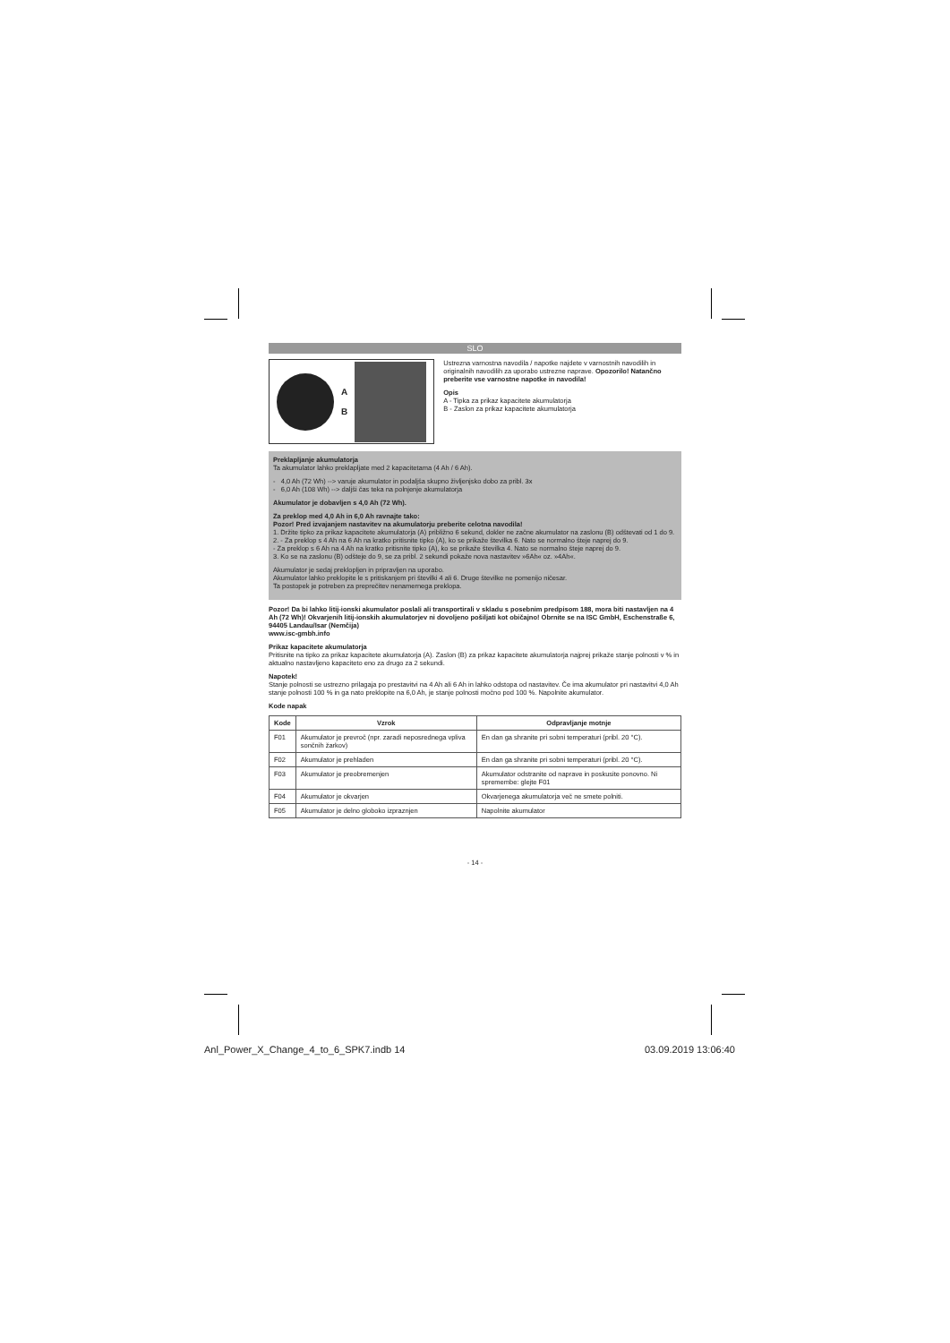SLO
A
B
Ustrezna varnostna navodila / napotke najdete v varnostnih navodilih in originalnih navodilih za uporabo ustrezne naprave. Opozorilo! Natančno preberite vse varnostne napotke in navodila!
Opis
A - Tipka za prikaz kapacitete akumulatorja
B - Zaslon za prikaz kapacitete akumulatorja
Preklapljanje akumulatorja
Ta akumulator lahko preklapljate med 2 kapacitetama (4 Ah / 6 Ah).
- 4,0 Ah (72 Wh) --> varuje akumulator in podaljša skupno življenjsko dobo za pribl. 3x
- 6,0 Ah (108 Wh) --> daljši čas teka na polnjenje akumulatorja
Akumulator je dobavljen s 4,0 Ah (72 Wh).
Za preklop med 4,0 Ah in 6,0 Ah ravnajte tako:
Pozor! Pred izvajanjem nastavitev na akumulatorju preberite celotna navodila!
1. Držite tipko za prikaz kapacitete akumulatorja (A) približno 6 sekund, dokler ne začne akumulator na zaslonu (B) odštevati od 1 do 9.
2. - Za preklop s 4 Ah na 6 Ah na kratko pritisnite tipko (A), ko se prikaže številka 6. Nato se normalno šteje naprej do 9.
- Za preklop s 6 Ah na 4 Ah na kratko pritisnite tipko (A), ko se prikaže številka 4. Nato se normalno šteje naprej do 9.
3. Ko se na zaslonu (B) odšteje do 9, se za pribl. 2 sekundi pokaže nova nastavitev »6Ah« oz. »4Ah«.
Akumulator je sedaj preklopljen in pripravljen na uporabo.
Akumulator lahko preklopite le s pritiskanjem pri številki 4 ali 6. Druge številke ne pomenijo ničesar.
Ta postopek je potreben za preprečitev nenamernega preklopa.
Pozor! Da bi lahko litij-ionski akumulator poslali ali transportirali v skladu s posebnim predpisom 188, mora biti nastavljen na 4 Ah (72 Wh)! Okvarjenih litij-ionskih akumulatorjev ni dovoljeno pošiljati kot običajno! Obrnite se na ISC GmbH, Eschenstraße 6, 94405 Landau/Isar (Nemčija)
www.isc-gmbh.info
Prikaz kapacitete akumulatorja
Pritisnite na tipko za prikaz kapacitete akumulatorja (A). Zaslon (B) za prikaz kapacitete akumulatorja najprej prikaže stanje polnosti v % in aktualno nastavljeno kapaciteto eno za drugo za 2 sekundi.
Napotek!
Stanje polnosti se ustrezno prilagaja po prestavitvi na 4 Ah ali 6 Ah in lahko odstopa od nastavitev. Če ima akumulator pri nastavitvi 4,0 Ah stanje polnosti 100 % in ga nato preklopite na 6,0 Ah, je stanje polnosti močno pod 100 %. Napolnite akumulator.
Kode napak
| Kode | Vzrok | Odpravljanje motnje |
| --- | --- | --- |
| F01 | Akumulator je prevroč (npr. zaradi neposrednega vpliva sončnih žarkov) | En dan ga shranite pri sobni temperaturi (pribl. 20 °C). |
| F02 | Akumulator je prehladen | En dan ga shranite pri sobni temperaturi (pribl. 20 °C). |
| F03 | Akumulator je preobremenjen | Akumulator odstranite od naprave in poskusite ponovno. Ni spremembe: glejte F01 |
| F04 | Akumulator je okvarjen | Okvarjenega akumulatorja več ne smete polniti. |
| F05 | Akumulator je delno globoko izpraznjen | Napolnite akumulator |
- 14 -
Anl_Power_X_Change_4_to_6_SPK7.indb 14
03.09.2019 13:06:40